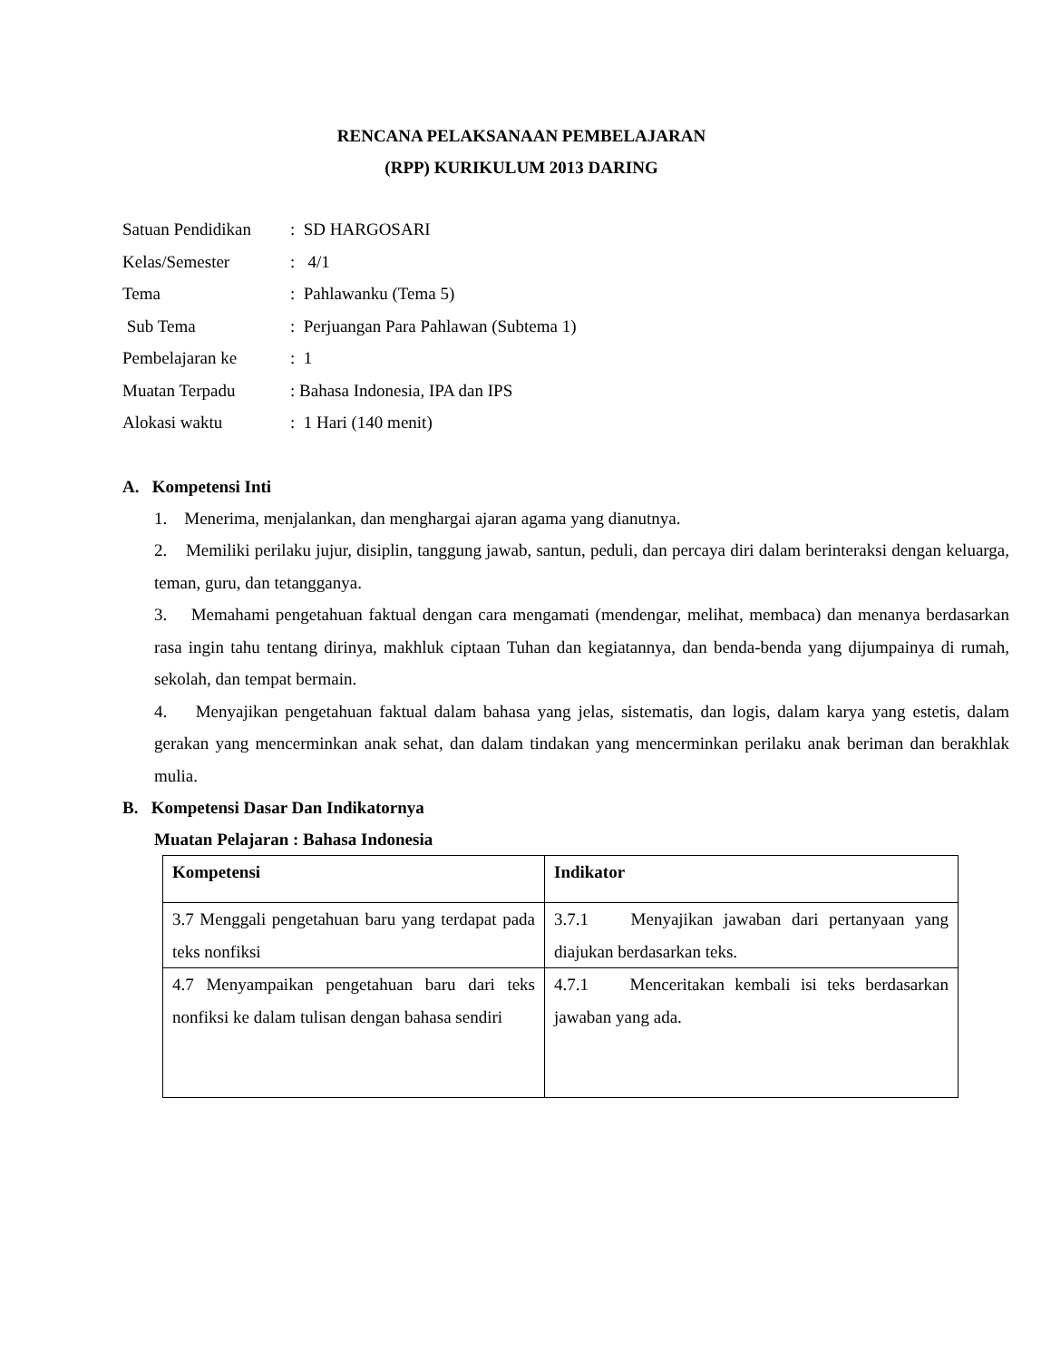RENCANA PELAKSANAAN PEMBELAJARAN
(RPP) KURIKULUM 2013 DARING
| Satuan Pendidikan | : SD HARGOSARI |
| Kelas/Semester | : 4/1 |
| Tema | : Pahlawanku (Tema 5) |
| Sub Tema | : Perjuangan Para Pahlawan (Subtema 1) |
| Pembelajaran ke | : 1 |
| Muatan Terpadu | : Bahasa Indonesia, IPA dan IPS |
| Alokasi waktu | : 1 Hari (140 menit) |
A. Kompetensi Inti
1. Menerima, menjalankan, dan menghargai ajaran agama yang dianutnya.
2. Memiliki perilaku jujur, disiplin, tanggung jawab, santun, peduli, dan percaya diri dalam berinteraksi dengan keluarga, teman, guru, dan tetangganya.
3. Memahami pengetahuan faktual dengan cara mengamati (mendengar, melihat, membaca) dan menanya berdasarkan rasa ingin tahu tentang dirinya, makhluk ciptaan Tuhan dan kegiatannya, dan benda-benda yang dijumpainya di rumah, sekolah, dan tempat bermain.
4. Menyajikan pengetahuan faktual dalam bahasa yang jelas, sistematis, dan logis, dalam karya yang estetis, dalam gerakan yang mencerminkan anak sehat, dan dalam tindakan yang mencerminkan perilaku anak beriman dan berakhlak mulia.
B. Kompetensi Dasar Dan Indikatornya
Muatan Pelajaran : Bahasa Indonesia
| Kompetensi | Indikator |
| --- | --- |
| 3.7 Menggali pengetahuan baru yang terdapat pada teks nonfiksi | 3.7.1 Menyajikan jawaban dari pertanyaan yang diajukan berdasarkan teks. |
| 4.7 Menyampaikan pengetahuan baru dari teks nonfiksi ke dalam tulisan dengan bahasa sendiri | 4.7.1 Menceritakan kembali isi teks berdasarkan jawaban yang ada. |